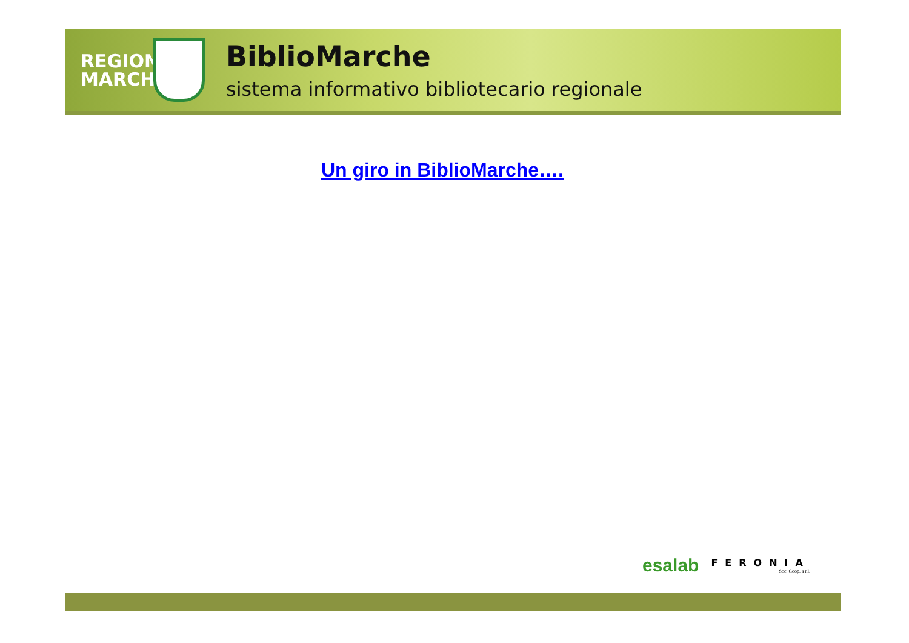REGIONE MARCHE
BiblioMarche
sistema informativo bibliotecario regionale
Un giro in BiblioMarche….
esalab FERONIA
Soc. Coop. a r.l.